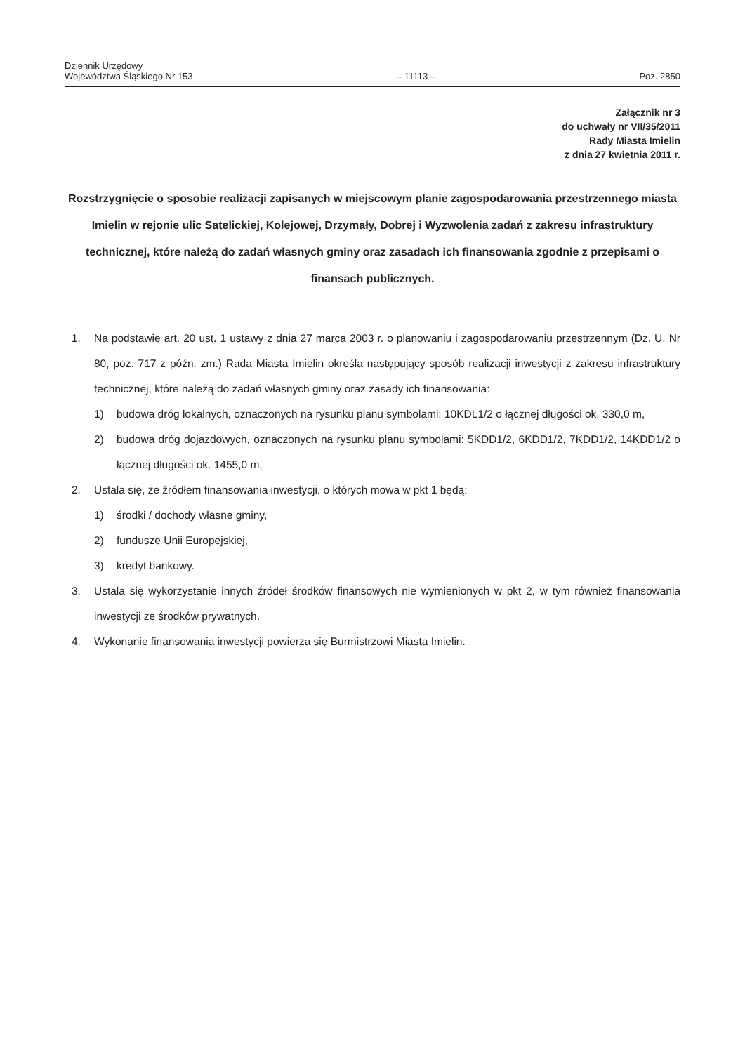Dziennik Urzędowy
Województwa Śląskiego Nr 153
– 11113 –
Poz. 2850
Załącznik nr 3
do uchwały nr VII/35/2011
Rady Miasta Imielin
z dnia 27 kwietnia 2011 r.
Rozstrzygnięcie o sposobie realizacji zapisanych w miejscowym planie zagospodarowania przestrzennego miasta Imielin w rejonie ulic Satelickiej, Kolejowej, Drzymały, Dobrej i Wyzwolenia zadań z zakresu infrastruktury technicznej, które należą do zadań własnych gminy oraz zasadach ich finansowania zgodnie z przepisami o finansach publicznych.
1. Na podstawie art. 20 ust. 1 ustawy z dnia 27 marca 2003 r. o planowaniu i zagospodarowaniu przestrzennym (Dz. U. Nr 80, poz. 717 z późn. zm.) Rada Miasta Imielin określa następujący sposób realizacji inwestycji z zakresu infrastruktury technicznej, które należą do zadań własnych gminy oraz zasady ich finansowania:
1) budowa dróg lokalnych, oznaczonych na rysunku planu symbolami: 10KDL1/2 o łącznej długości ok. 330,0 m,
2) budowa dróg dojazdowych, oznaczonych na rysunku planu symbolami: 5KDD1/2, 6KDD1/2, 7KDD1/2, 14KDD1/2 o łącznej długości ok. 1455,0 m,
2. Ustala się, że źródłem finansowania inwestycji, o których mowa w pkt 1 będą:
1) środki / dochody własne gminy,
2) fundusze Unii Europejskiej,
3) kredyt bankowy.
3. Ustala się wykorzystanie innych źródeł środków finansowych nie wymienionych w pkt 2, w tym również finansowania inwestycji ze środków prywatnych.
4. Wykonanie finansowania inwestycji powierza się Burmistrzowi Miasta Imielin.